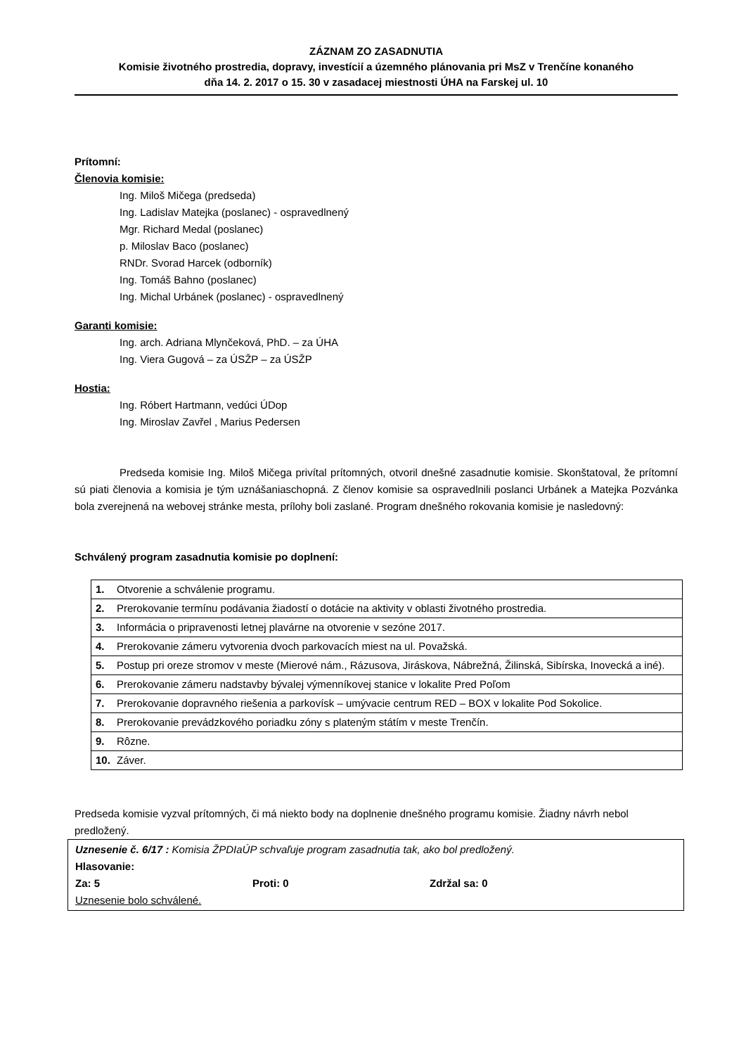ZÁZNAM ZO ZASADNUTIA
Komisie životného prostredia, dopravy, investícií a územného plánovania pri MsZ v Trenčíne konaného
dňa 14. 2. 2017 o 15. 30 v zasadacej miestnosti ÚHA na Farskej ul. 10
Prítomní:
Členovia komisie:
Ing. Miloš Mičega (predseda)
Ing. Ladislav Matejka (poslanec) - ospravedlnený
Mgr. Richard Medal (poslanec)
p. Miloslav Baco (poslanec)
RNDr. Svorad Harcek (odborník)
Ing. Tomáš Bahno (poslanec)
Ing. Michal Urbánek (poslanec) - ospravedlnený
Garanti komisie:
Ing. arch. Adriana Mlynčeková, PhD. – za ÚHA
Ing. Viera Gugová – za ÚSŽP – za ÚSŽP
Hostia:
Ing. Róbert Hartmann, vedúci ÚDop
Ing. Miroslav Zavřel , Marius Pedersen
Predseda komisie Ing. Miloš Mičega privítal prítomných, otvoril dnešné zasadnutie komisie. Skonštatoval, že prítomní sú piati členovia a komisia je tým uznášaniaschopná. Z členov komisie sa ospravedlnili poslanci Urbánek a Matejka Pozvánka bola zverejnená na webovej stránke mesta, prílohy boli zaslané. Program dnešného rokovania komisie je nasledovný:
Schválený program zasadnutia komisie po doplnení:
| 1. | Otvorenie a schválenie programu. |
| 2. | Prerokovanie termínu podávania žiadostí o dotácie na aktivity v oblasti životného prostredia. |
| 3. | Informácia o pripravenosti letnej plavárne na otvorenie v sezóne 2017. |
| 4. | Prerokovanie zámeru vytvorenia dvoch parkovacích miest na ul. Považská. |
| 5. | Postup pri oreze stromov v meste (Mierové nám., Rázusova, Jiráskova, Nábrežná, Žilinská, Sibírska, Inovecká a iné). |
| 6. | Prerokovanie zámeru nadstavby bývalej výmenníkovej stanice v lokalite Pred Poľom |
| 7. | Prerokovanie dopravného riešenia a parkovísk – umývacie centrum RED – BOX v lokalite Pod Sokolice. |
| 8. | Prerokovanie prevádzkového poriadku zóny s plateným státím v meste Trenčín. |
| 9. | Rôzne. |
| 10. | Záver. |
Predseda komisie vyzval prítomných, či má niekto body na doplnenie dnešného programu komisie. Žiadny návrh nebol predložený.
Uznesenie č. 6/17 : Komisia ŽPDIaÚP schvaľuje program zasadnutia tak, ako bol predložený.
Hlasovanie:
Za: 5 Proti: 0 Zdržal sa: 0
Uznesenie bolo schválené.